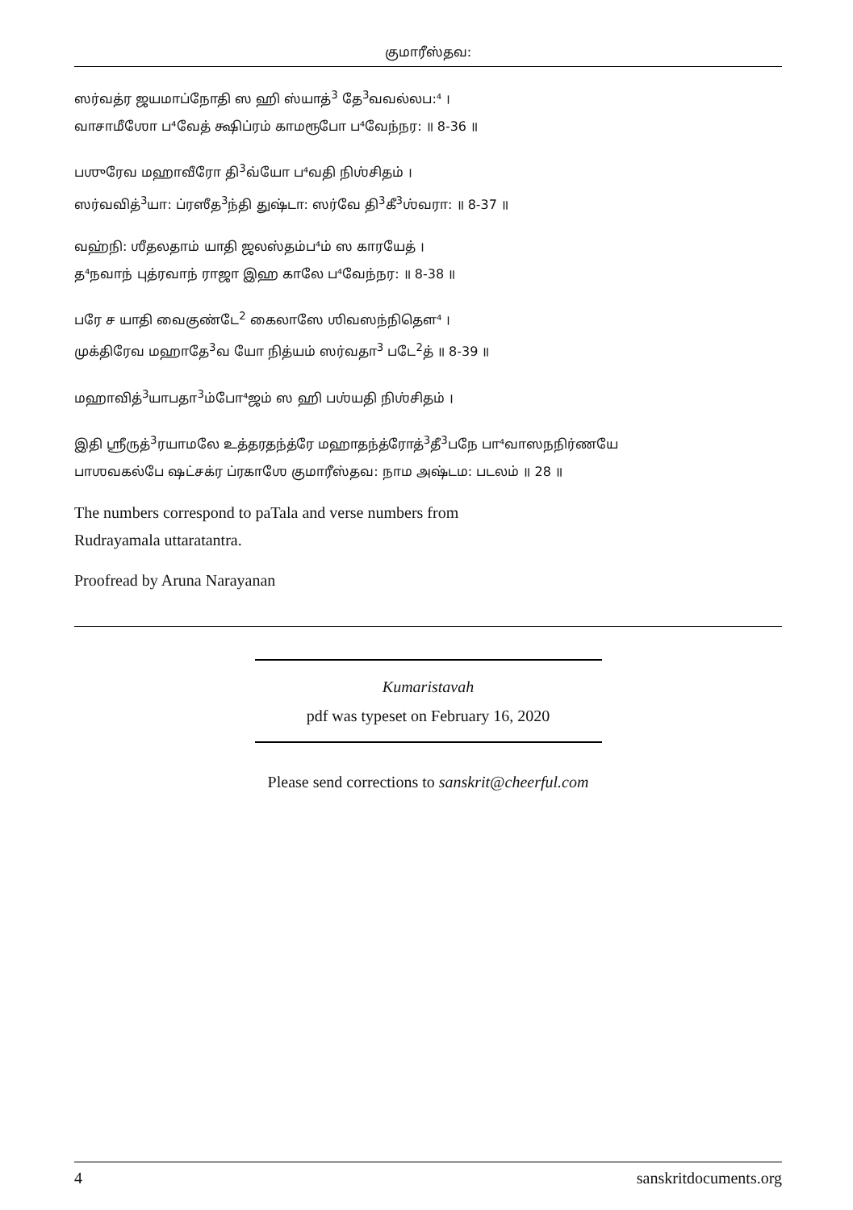குமாரீஸ்தவ:
ஸர்வத்ர ஜயமாப்நோதி ஸ ஹி ஸ்யாத்<sup>3</sup> தே<sup>3</sup>வவல்லப:⁴ ।
வாசாமீஶோ ப⁴வேத் க்ஷிப்ரம் காமரூபோ ப⁴வேந்நர: ॥ 8-36 ॥
பஶுரேவ மஹாவீரோ தி<sup>3</sup>வ்யோ ப⁴வதி நிஶ்சிதம் ।
ஸர்வவித்<sup>3</sup>யா: ப்ரஸீத<sup>3</sup>ந்தி துஷ்டா: ஸர்வே தி<sup>3</sup>கீ<sup>3</sup>ஶ்வரா: ॥ 8-37 ॥
வஹ்நி: ஶீதலதாம் யாதி ஜலஸ்தம்ப⁴ம் ஸ காரயேத் ।
த⁴நவாந் புத்ரவாந் ராஜா இஹ காலே ப⁴வேந்நர: ॥ 8-38 ॥
பரே ச யாதி வைகுண்டே<sup>2</sup> கைலாஸே ஶிவஸந்நிதௌ⁴ ।
முக்திரேவ மஹாதே<sup>3</sup>வ யோ நித்யம் ஸர்வதா<sup>3</sup> படே<sup>2</sup>த் ॥ 8-39 ॥
மஹாவித்<sup>3</sup>யாபதா<sup>3</sup>ம்போ⁴ஜம் ஸ ஹி பஶ்யதி நிஶ்சிதம் ।
இதி ஶ்ரீருத்<sup>3</sup>ரயாமலே உத்தரதந்த்ரே மஹாதந்த்ரோத்<sup>3</sup>தீ<sup>3</sup>பநே பா⁴வாஸநநிர்ணயே
பாஶவகல்பே ஷட்சக்ர ப்ரகாஶே குமாரீஸ்தவ: நாம அஷ்டம: படலம் ॥ 28 ॥
The numbers correspond to paTala and verse numbers from
Rudrayamala uttaratantra.
Proofread by Aruna Narayanan
Kumaristavah
pdf was typeset on February 16, 2020
Please send corrections to sanskrit@cheerful.com
4 sanskritdocuments.org